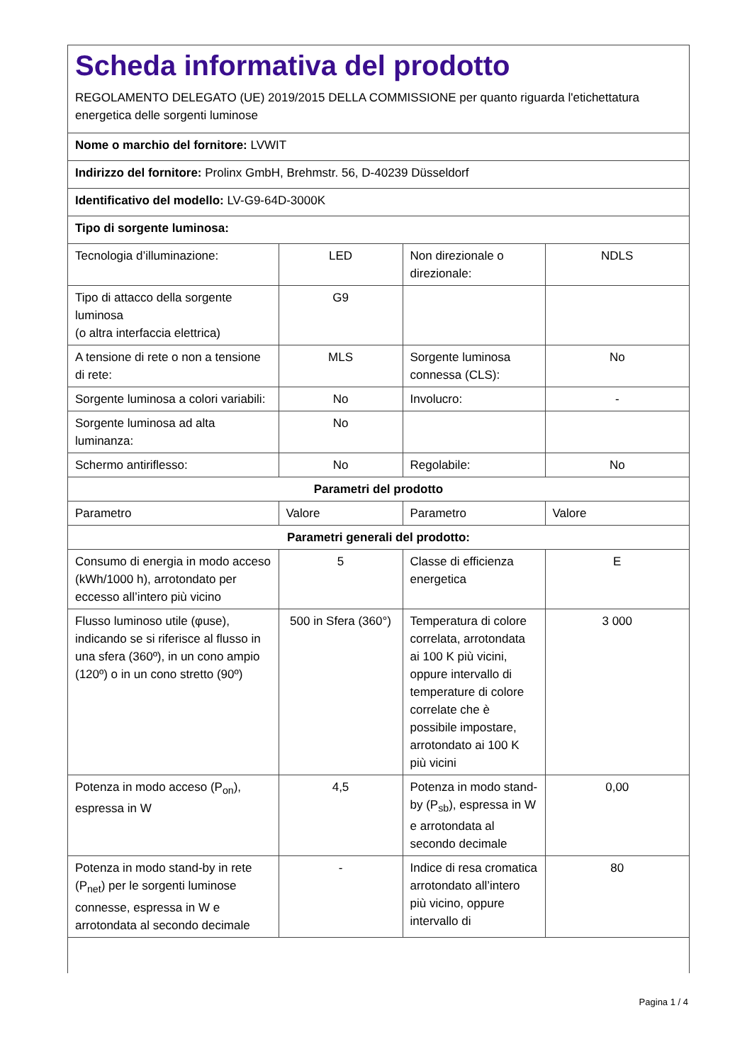Scheda informativa del prodotto
REGOLAMENTO DELEGATO (UE) 2019/2015 DELLA COMMISSIONE per quanto riguarda l'etichettatura energetica delle sorgenti luminose
| Nome o marchio del fornitore: LVWIT | | | |
| Indirizzo del fornitore: Prolinx GmbH, Brehmstr. 56, D-40239 Düsseldorf | | | |
| Identificativo del modello: LV-G9-64D-3000K | | | |
| Tipo di sorgente luminosa: | | | |
| Tecnologia d’illuminazione: | LED | Non direzionale o direzionale: | NDLS |
| Tipo di attacco della sorgente luminosa (o altra interfaccia elettrica) | G9 | | |
| A tensione di rete o non a tensione di rete: | MLS | Sorgente luminosa connessa (CLS): | No |
| Sorgente luminosa a colori variabili: | No | Involucro: | - |
| Sorgente luminosa ad alta luminanza: | No | | |
| Schermo antiriflesso: | No | Regolabile: | No |
| Parametri del prodotto | | | |
| Parametro | Valore | Parametro | Valore |
| Parametri generali del prodotto: | | | |
| Consumo di energia in modo acceso (kWh/1000 h), arrotondato per eccesso all’intero più vicino | 5 | Classe di efficienza energetica | E |
| Flusso luminoso utile (φuse), indicando se si riferisce al flusso in una sfera (360º), in un cono ampio (120º) o in un cono stretto (90º) | 500 in Sfera (360°) | Temperatura di colore correlata, arrotondata ai 100 K più vicini, oppure intervallo di temperature di colore correlate che è possibile impostare, arrotondato ai 100 K più vicini | 3 000 |
| Potenza in modo acceso (P<sub>on</sub>), espressa in W | 4,5 | Potenza in modo stand-by (P<sub>sb</sub>), espressa in W e arrotondata al secondo decimale | 0,00 |
| Potenza in modo stand-by in rete (P<sub>net</sub>) per le sorgenti luminose connesse, espressa in W e arrotondata al secondo decimale | - | Indice di resa cromatica arrotondato all’intero più vicino, oppure intervallo di | 80 |
Pagina 1 / 4